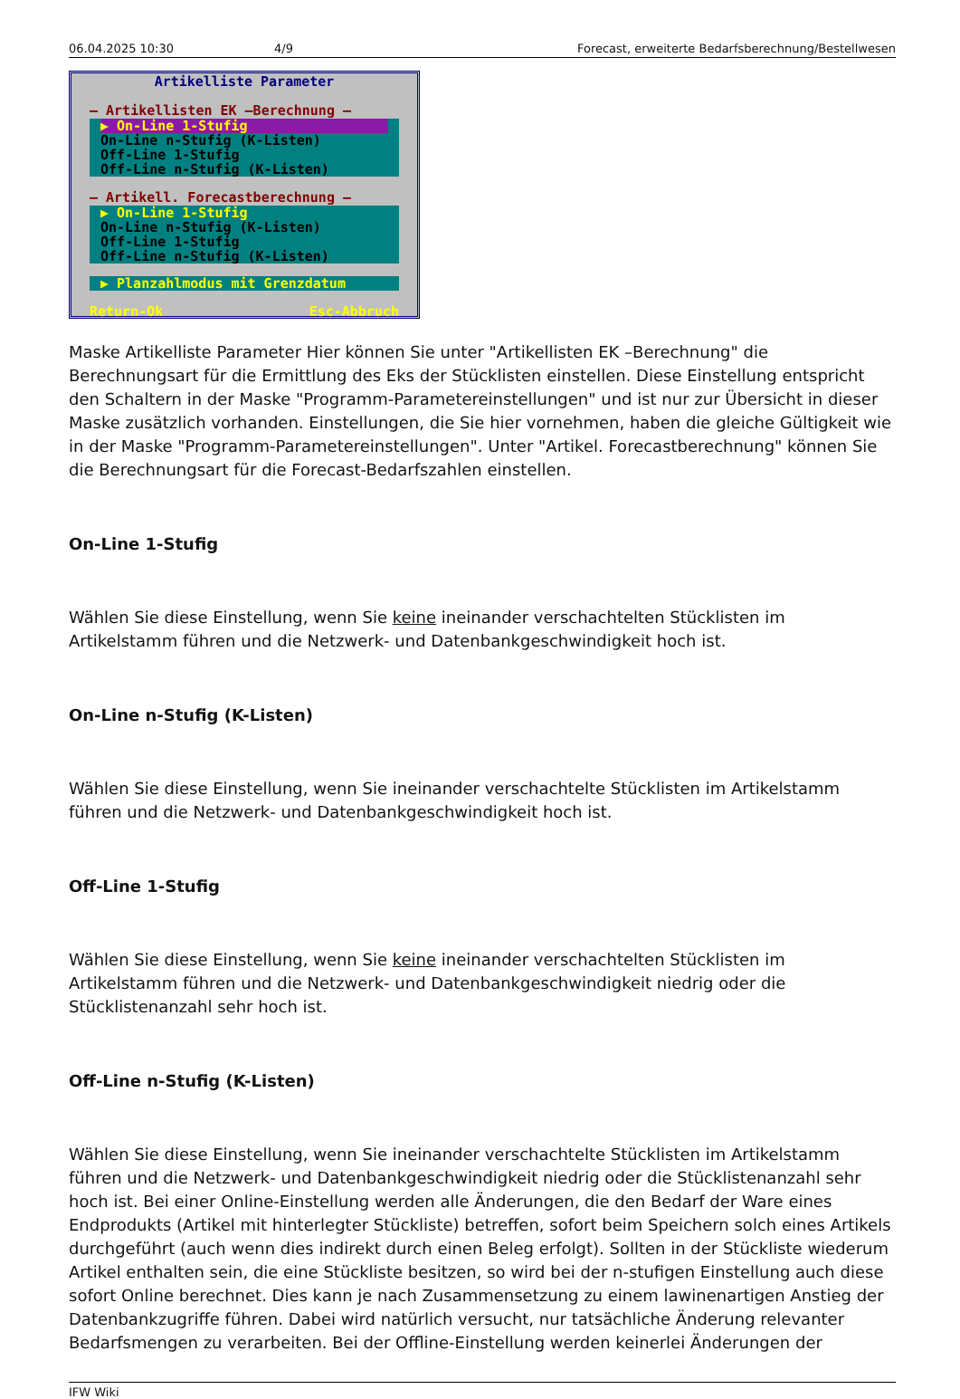06.04.2025 10:30 4/9 Forecast, erweiterte Bedarfsberechnung/Bestellwesen
Artikelliste Parameter
– Artikellisten EK –Berechnung –
▶ On-Line 1-Stufig
On-Line n-Stufig (K-Listen)
Off-Line 1-Stufig
Off-Line n-Stufig (K-Listen)
– Artikell. Forecastberechnung –
▶ On-Line 1-Stufig
On-Line n-Stufig (K-Listen)
Off-Line 1-Stufig
Off-Line n-Stufig (K-Listen)
▶ Planzahlmodus mit Grenzdatum
Return-Ok Esc-Abbruch
Maske Artikelliste Parameter Hier können Sie unter "Artikellisten EK –Berechnung" die Berechnungsart für die Ermittlung des Eks der Stücklisten einstellen. Diese Einstellung entspricht den Schaltern in der Maske "Programm-Parametereinstellungen" und ist nur zur Übersicht in dieser Maske zusätzlich vorhanden. Einstellungen, die Sie hier vornehmen, haben die gleiche Gültigkeit wie in der Maske "Programm-Parametereinstellungen". Unter "Artikel. Forecastberechnung" können Sie die Berechnungsart für die Forecast-Bedarfszahlen einstellen.
On-Line 1-Stufig
Wählen Sie diese Einstellung, wenn Sie keine ineinander verschachtelten Stücklisten im Artikelstamm führen und die Netzwerk- und Datenbankgeschwindigkeit hoch ist.
On-Line n-Stufig (K-Listen)
Wählen Sie diese Einstellung, wenn Sie ineinander verschachtelte Stücklisten im Artikelstamm führen und die Netzwerk- und Datenbankgeschwindigkeit hoch ist.
Off-Line 1-Stufig
Wählen Sie diese Einstellung, wenn Sie keine ineinander verschachtelten Stücklisten im Artikelstamm führen und die Netzwerk- und Datenbankgeschwindigkeit niedrig oder die Stücklistenanzahl sehr hoch ist.
Off-Line n-Stufig (K-Listen)
Wählen Sie diese Einstellung, wenn Sie ineinander verschachtelte Stücklisten im Artikelstamm führen und die Netzwerk- und Datenbankgeschwindigkeit niedrig oder die Stücklistenanzahl sehr hoch ist. Bei einer Online-Einstellung werden alle Änderungen, die den Bedarf der Ware eines Endprodukts (Artikel mit hinterlegter Stückliste) betreffen, sofort beim Speichern solch eines Artikels durchgeführt (auch wenn dies indirekt durch einen Beleg erfolgt). Sollten in der Stückliste wiederum Artikel enthalten sein, die eine Stückliste besitzen, so wird bei der n-stufigen Einstellung auch diese sofort Online berechnet. Dies kann je nach Zusammensetzung zu einem lawinenartigen Anstieg der Datenbankzugriffe führen. Dabei wird natürlich versucht, nur tatsächliche Änderung relevanter Bedarfsmengen zu verarbeiten. Bei der Offline-Einstellung werden keinerlei Änderungen der
IFW Wiki